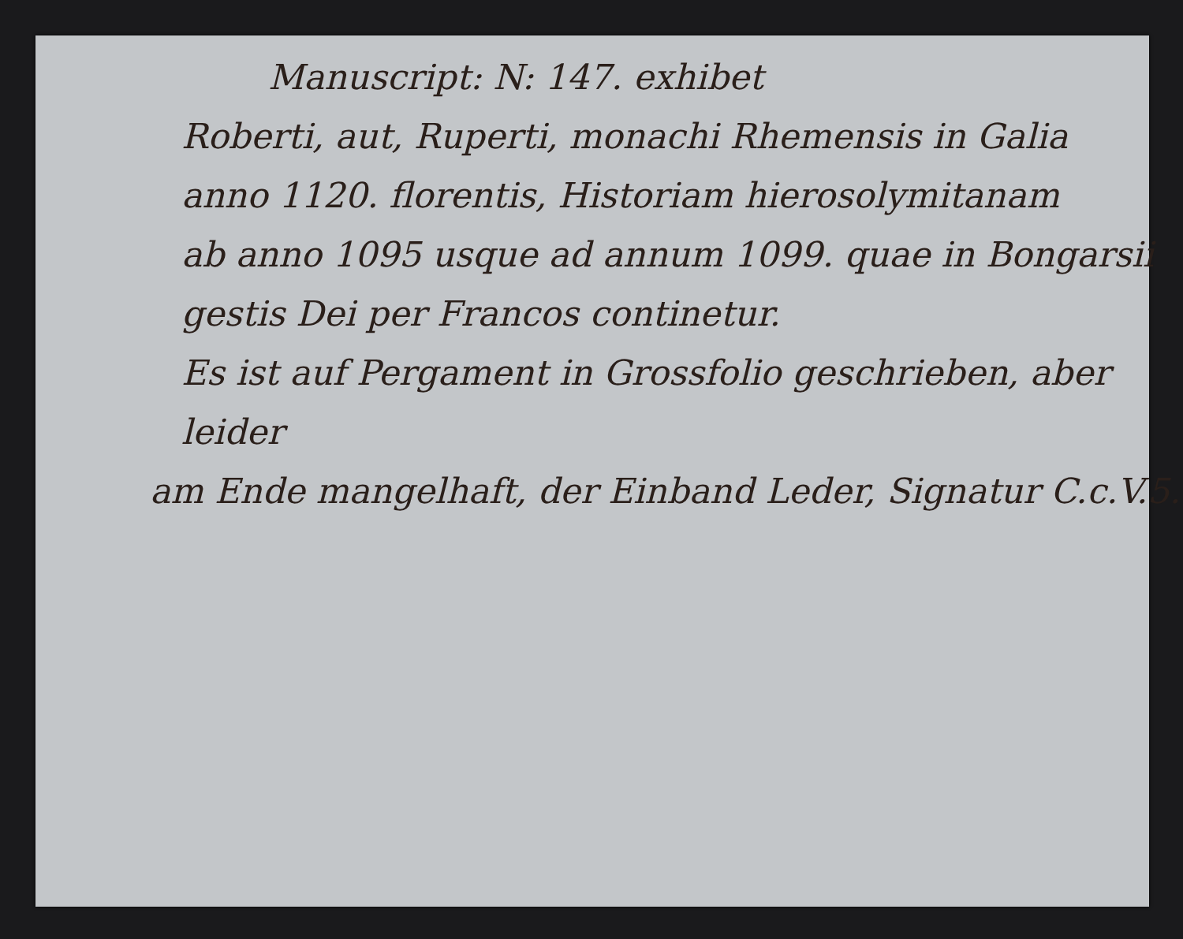Manuscript: N: 147. exhibet
Roberti, aut, Ruperti, monachi Rhemensis in Galia
anno 1120. florentis, Historiam hierosolymitanam
ab anno 1095 usque ad annum 1099. quae in Bongarsii
gestis Dei per Francos continetur.
Es ist auf Pergament in Grossfolio geschrieben, aber leider
am Ende mangelhaft, der Einband Leder, Signatur C.c.V.5.